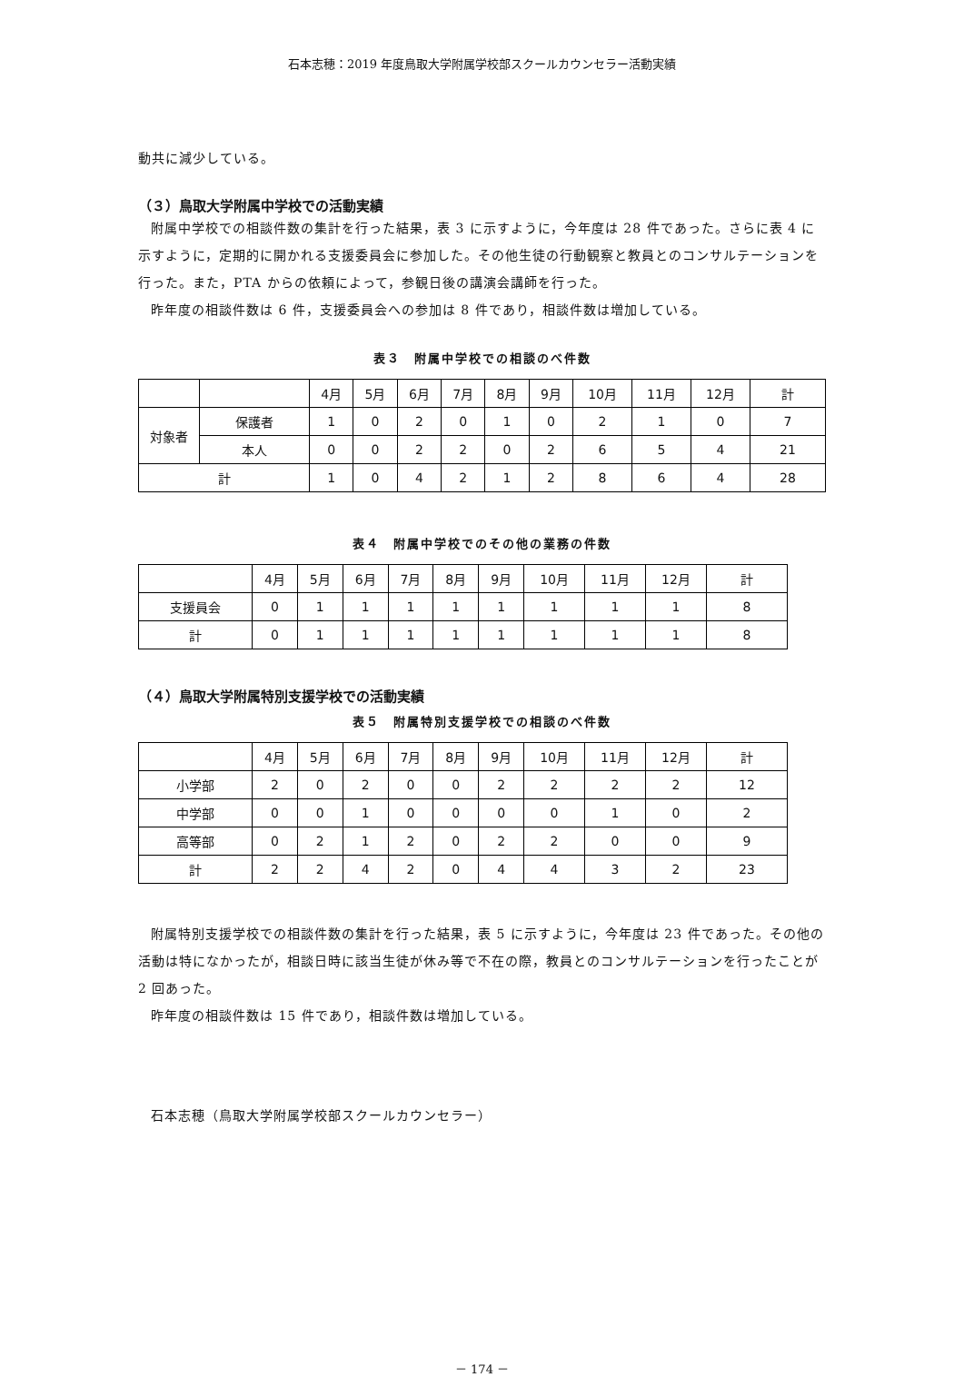石本志穂：2019 年度鳥取大学附属学校部スクールカウンセラー活動実績
動共に減少している。
（３）鳥取大学附属中学校での活動実績
附属中学校での相談件数の集計を行った結果，表 3 に示すように，今年度は 28 件であった。さらに表 4 に示すように，定期的に開かれる支援委員会に参加した。その他生徒の行動観察と教員とのコンサルテーションを行った。また，PTA からの依頼によって，参観日後の講演会講師を行った。
昨年度の相談件数は 6 件，支援委員会への参加は 8 件であり，相談件数は増加している。
表３　附属中学校での相談のべ件数
| | | 4月 | 5月 | 6月 | 7月 | 8月 | 9月 | 10月 | 11月 | 12月 | 計 |
| --- | --- | --- | --- | --- | --- | --- | --- | --- | --- | --- | --- |
| 対象者 | 保護者 | 1 | 0 | 2 | 0 | 1 | 0 | 2 | 1 | 0 | 7 |
| | 本人 | 0 | 0 | 2 | 2 | 0 | 2 | 6 | 5 | 4 | 21 |
| 計 | | 1 | 0 | 4 | 2 | 1 | 2 | 8 | 6 | 4 | 28 |
表４　附属中学校でのその他の業務の件数
| | 4月 | 5月 | 6月 | 7月 | 8月 | 9月 | 10月 | 11月 | 12月 | 計 |
| --- | --- | --- | --- | --- | --- | --- | --- | --- | --- | --- |
| 支援員会 | 0 | 1 | 1 | 1 | 1 | 1 | 1 | 1 | 1 | 8 |
| 計 | 0 | 1 | 1 | 1 | 1 | 1 | 1 | 1 | 1 | 8 |
（４）鳥取大学附属特別支援学校での活動実績
表５　附属特別支援学校での相談のべ件数
| | 4月 | 5月 | 6月 | 7月 | 8月 | 9月 | 10月 | 11月 | 12月 | 計 |
| --- | --- | --- | --- | --- | --- | --- | --- | --- | --- | --- |
| 小学部 | 2 | 0 | 2 | 0 | 0 | 2 | 2 | 2 | 2 | 12 |
| 中学部 | 0 | 0 | 1 | 0 | 0 | 0 | 0 | 1 | 0 | 2 |
| 高等部 | 0 | 2 | 1 | 2 | 0 | 2 | 2 | 0 | 0 | 9 |
| 計 | 2 | 2 | 4 | 2 | 0 | 4 | 4 | 3 | 2 | 23 |
附属特別支援学校での相談件数の集計を行った結果，表 5 に示すように，今年度は 23 件であった。その他の活動は特になかったが，相談日時に該当生徒が休み等で不在の際，教員とのコンサルテーションを行ったことが 2 回あった。
昨年度の相談件数は 15 件であり，相談件数は増加している。
石本志穂（鳥取大学附属学校部スクールカウンセラー）
－ 174 －